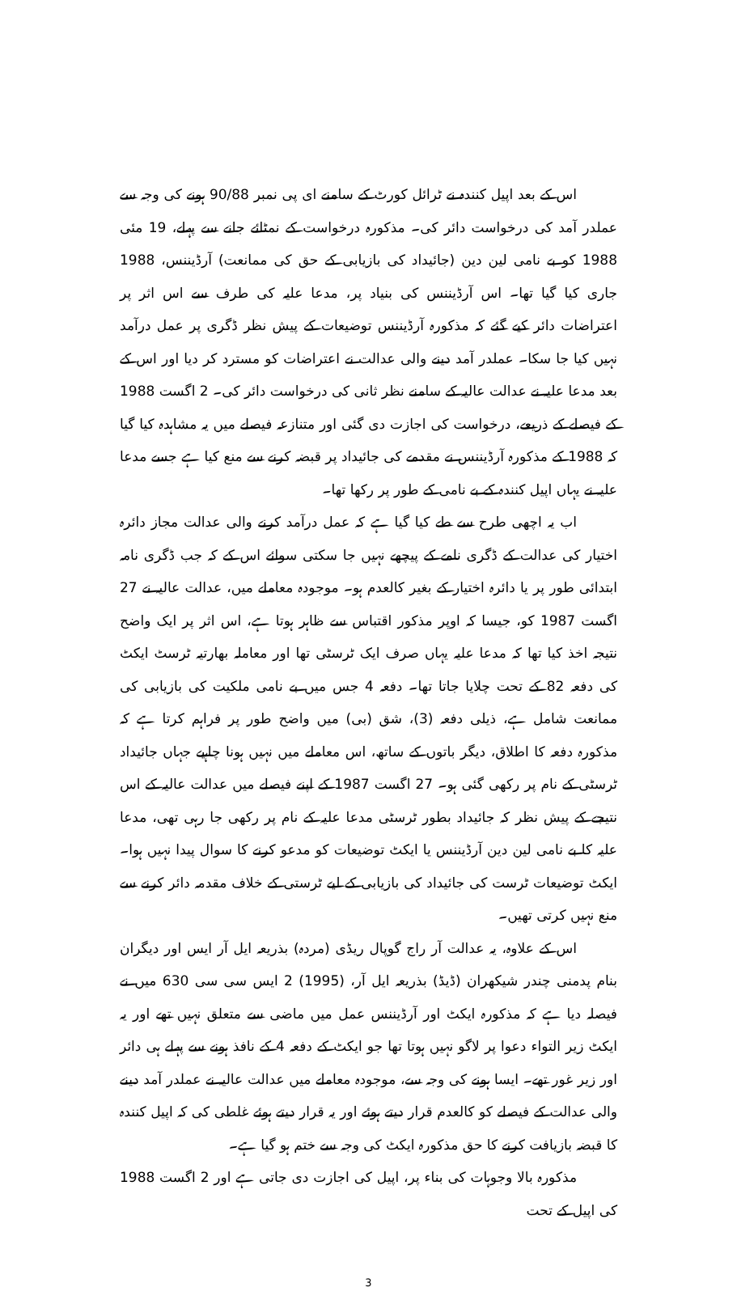اس کے بعد اپیل کنندہ نے ٹرائل کورٹ کے سامنے ای پی نمبر 90/88 ہونے کی وجہ سے عملدر آمد کی درخواست دائر کی۔ مذکورہ درخواست کے نمٹائے جانے سے پہلے، 19 مئی 1988 کو بے نامی لین دین (جائیداد کی بازیابی کے حق کی ممانعت) آرڈیننس، 1988 جاری کیا گیا تھا۔ اس آرڈیننس کی بنیاد پر، مدعا علیہ کی طرف سے اس اثر پر اعتراضات دائر کیے گئے کہ مذکورہ آرڈیننس توضیعات کے پیش نظر ڈگری پر عمل درآمد نہیں کیا جا سکا۔ عملدر آمد دینے والی عدالت نے اعتراضات کو مسترد کر دیا اور اس کے بعد مدعا علیہ نے عدالت عالیہ کے سامنے نظر ثانی کی درخواست دائر کی۔ 2 اگست 1988 کے فیصلے کے ذریعے، درخواست کی اجازت دی گئی اور متنازعہ فیصلے میں یہ مشاہدہ کیا گیا کہ 1988 کے مذکورہ آرڈیننس نے مقدمے کی جائیداد پر قبضہ کرنے سے منع کیا ہے جسے مدعا علیہ نے یہاں اپیل کنندہ کے بے نامی کے طور پر رکھا تھا۔
اب یہ اچھی طرح سے طے کیا گیا ہے کہ عمل درآمد کرنے والی عدالت مجاز دائرہ اختیار کی عدالت کے ڈگری نامے کے پیچھے نہیں جا سکتی سوائے اس کے کہ جب ڈگری نامہ ابتدائی طور پر یا دائرہ اختیار کے بغیر کالعدم ہو۔ موجودہ معاملے میں، عدالت عالیہ نے 27 اگست 1987 کو، جیسا کہ اوپر مذکور اقتباس سے ظاہر ہوتا ہے، اس اثر پر ایک واضح نتیجہ اخذ کیا تھا کہ مدعا علیہ یہاں صرف ایک ٹرسٹی تھا اور معاملہ بھارتیہ ٹرسٹ ایکٹ کی دفعہ 82 کے تحت چلایا جاتا تھا۔ دفعہ 4 جس میں بے نامی ملکیت کی بازیابی کی ممانعت شامل ہے، ذیلی دفعہ (3)، شق (بی) میں واضح طور پر فراہم کرتا ہے کہ مذکورہ دفعہ کا اطلاق، دیگر باتوں کے ساتھ، اس معاملے میں نہیں ہونا چاہیے جہاں جائیداد ٹرسٹی کے نام پر رکھی گئی ہو۔ 27 اگست 1987 کے اپنے فیصلے میں عدالت عالیہ کے اس نتیجے کے پیش نظر کہ جائیداد بطور ٹرسٹی مدعا علیہ کے نام پر رکھی جا رہی تھی، مدعا علیہ کا بے نامی لین دین آرڈیننس یا ایکٹ توضیعات کو مدعو کرنے کا سوال پیدا نہیں ہوا۔ ایکٹ توضیعات ٹرست کی جائیداد کی بازیابی کے لیے ٹرستی کے خلاف مقدمہ دائر کرنے سے منع نہیں کرتی تھیں۔
اس کے علاوہ، یہ عدالت آر راج گوپال ریڈی (مردہ) بذریعہ ایل آر ایس اور دیگران بنام پدمنی چندر شیکھران (ڈیڈ) بذریعہ ایل آر، (1995) 2 ایس سی سی 630 میں نے فیصلہ دیا ہے کہ مذکورہ ایکٹ اور آرڈیننس عمل میں ماضی سے متعلق نہیں تھے اور یہ ایکٹ زیر التواء دعوا پر لاگو نہیں ہوتا تھا جو ایکٹ کے دفعہ 4 کے نافذ ہونے سے پہلے ہی دائر اور زیر غور تھے۔ ایسا ہونے کی وجہ سے، موجودہ معاملے میں عدالت عالیہ نے عملدر آمد دینے والی عدالت کے فیصلے کو کالعدم قرار دیتے ہوئے اور یہ قرار دیتے ہوئے غلطی کی کہ اپیل کنندہ کا قبضہ بازیافت کرنے کا حق مذکورہ ایکٹ کی وجہ سے ختم ہو گیا ہے۔
مذکورہ بالا وجوہات کی بناء پر، اپیل کی اجازت دی جاتی ہے اور 2 اگست 1988 کی اپیل کے تحت
3